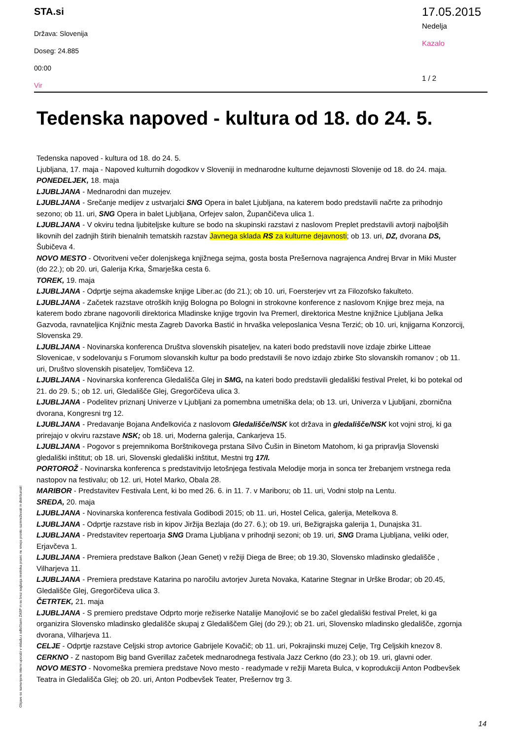STA.si
Država: Slovenija
Doseg: 24.885
00:00
Vir
17.05.2015
Nedelja
Kazalo
1 / 2
Tedenska napoved - kultura od 18. do 24. 5.
Tedenska napoved - kultura od 18. do 24. 5.
Ljubljana, 17. maja - Napoved kulturnih dogodkov v Sloveniji in mednarodne kulturne dejavnosti Slovenije od 18. do 24. maja.
PONEDELJEK, 18. maja
LJUBLJANA - Mednarodni dan muzejev.
LJUBLJANA - Srečanje medijev z ustvarjalci SNG Opera in balet Ljubljana, na katerem bodo predstavili načrte za prihodnjo sezono; ob 11. uri, SNG Opera in balet Ljubljana, Orfejev salon, Župančičeva ulica 1.
LJUBLJANA - V okviru tedna ljubiteljske kulture se bodo na skupinski razstavi z naslovom Preplet predstavili avtorji najboljših likovnih del zadnjih štirih bienalnih tematskih razstav Javnega sklada RS za kulturne dejavnosti; ob 13. uri, DZ, dvorana DS, Šubičeva 4.
NOVO MESTO - Otvoritveni večer dolenjskega knjižnega sejma, gosta bosta Prešernova nagrajenca Andrej Brvar in Miki Muster (do 22.); ob 20. uri, Galerija Krka, Šmarješka cesta 6.
TOREK, 19. maja
LJUBLJANA - Odprtje sejma akademske knjige Liber.ac (do 21.); ob 10. uri, Foersterjev vrt za Filozofsko fakulteto.
LJUBLJANA - Začetek razstave otroških knjig Bologna po Bologni in strokovne konference z naslovom Knjige brez meja, na katerem bodo zbrane nagovorili direktorica Mladinske knjige trgovin Iva Premerl, direktorica Mestne knjižnice Ljubljana Jelka Gazvoda, ravnateljica Knjižnic mesta Zagreb Davorka Bastić in hrvaška veleposlanica Vesna Terzić; ob 10. uri, knjigarna Konzorcij, Slovenska 29.
LJUBLJANA - Novinarska konferenca Društva slovenskih pisateljev, na kateri bodo predstavili nove izdaje zbirke Litteae Slovenicae, v sodelovanju s Forumom slovanskih kultur pa bodo predstavili še novo izdajo zbirke Sto slovanskih romanov ; ob 11. uri, Društvo slovenskih pisateljev, Tomšičeva 12.
LJUBLJANA - Novinarska konferenca Gledališča Glej in SMG, na kateri bodo predstavili gledališki festival Prelet, ki bo potekal od 21. do 29. 5.; ob 12. uri, Gledališče Glej, Gregorčičeva ulica 3.
LJUBLJANA - Podelitev priznanj Univerze v Ljubljani za pomembna umetniška dela; ob 13. uri, Univerza v Ljubljani, zbornična dvorana, Kongresni trg 12.
LJUBLJANA - Predavanje Bojana Anđelkovića z naslovom Gledališče/NSK kot država in gledališče/NSK kot vojni stroj, ki ga prirejajo v okviru razstave NSK; ob 18. uri, Moderna galerija, Cankarjeva 15.
LJUBLJANA - Pogovor s prejemnikoma Borštnikovega prstana Silvo Čušin in Binetom Matohom, ki ga pripravlja Slovenski gledališki inštitut; ob 18. uri, Slovenski gledališki inštitut, Mestni trg 17/I.
PORTOROŽ - Novinarska konferenca s predstavitvijo letošnjega festivala Melodije morja in sonca ter žrebanjem vrstnega reda nastopov na festivalu; ob 12. uri, Hotel Marko, Obala 28.
MARIBOR - Predstavitev Festivala Lent, ki bo med 26. 6. in 11. 7. v Mariboru; ob 11. uri, Vodni stolp na Lentu.
SREDA, 20. maja
LJUBLJANA - Novinarska konferenca festivala Godibodi 2015; ob 11. uri, Hostel Celica, galerija, Metelkova 8.
LJUBLJANA - Odprtje razstave risb in kipov Jiržija Bezlaja (do 27. 6.); ob 19. uri, Bežigrajska galerija 1, Dunajska 31.
LJUBLJANA - Predstavitev repertoarja SNG Drama Ljubljana v prihodnji sezoni; ob 19. uri, SNG Drama Ljubljana, veliki oder, Erjavčeva 1.
LJUBLJANA - Premiera predstave Balkon (Jean Genet) v režiji Diega de Bree; ob 19.30, Slovensko mladinsko gledališče , Vilharjeva 11.
LJUBLJANA - Premiera predstave Katarina po naročilu avtorjev Jureta Novaka, Katarine Stegnar in Urške Brodar; ob 20.45, Gledališče Glej, Gregorčičeva ulica 3.
ČETRTEK, 21. maja
LJUBLJANA - S premiero predstave Odprto morje režiserke Natalije Manojlović se bo začel gledališki festival Prelet, ki ga organizira Slovensko mladinsko gledališče skupaj z Gledališčem Glej (do 29.); ob 21. uri, Slovensko mladinsko gledališče, zgornja dvorana, Vilharjeva 11.
CELJE - Odprtje razstave Celjski strop avtorice Gabrijele Kovačič; ob 11. uri, Pokrajinski muzej Celje, Trg Celjskih knezov 8.
CERKNO - Z nastopom Big band Gverillaz začetek mednarodnega festivala Jazz Cerkno (do 23.); ob 19. uri, glavni oder.
NOVO MESTO - Novomeška premiera predstave Novo mesto - readymade v režiji Mareta Bulca, v koprodukciji Anton Podbevšek Teatra in Gledališča Glej; ob 20. uri, Anton Podbevšek Teater, Prešernov trg 3.
Objave so namenjene interni uporabi v skladu z odločbami ZASP in se brez soglasja imetnika pravic ne smejo prosto razmnoževati in distribuirati!
14